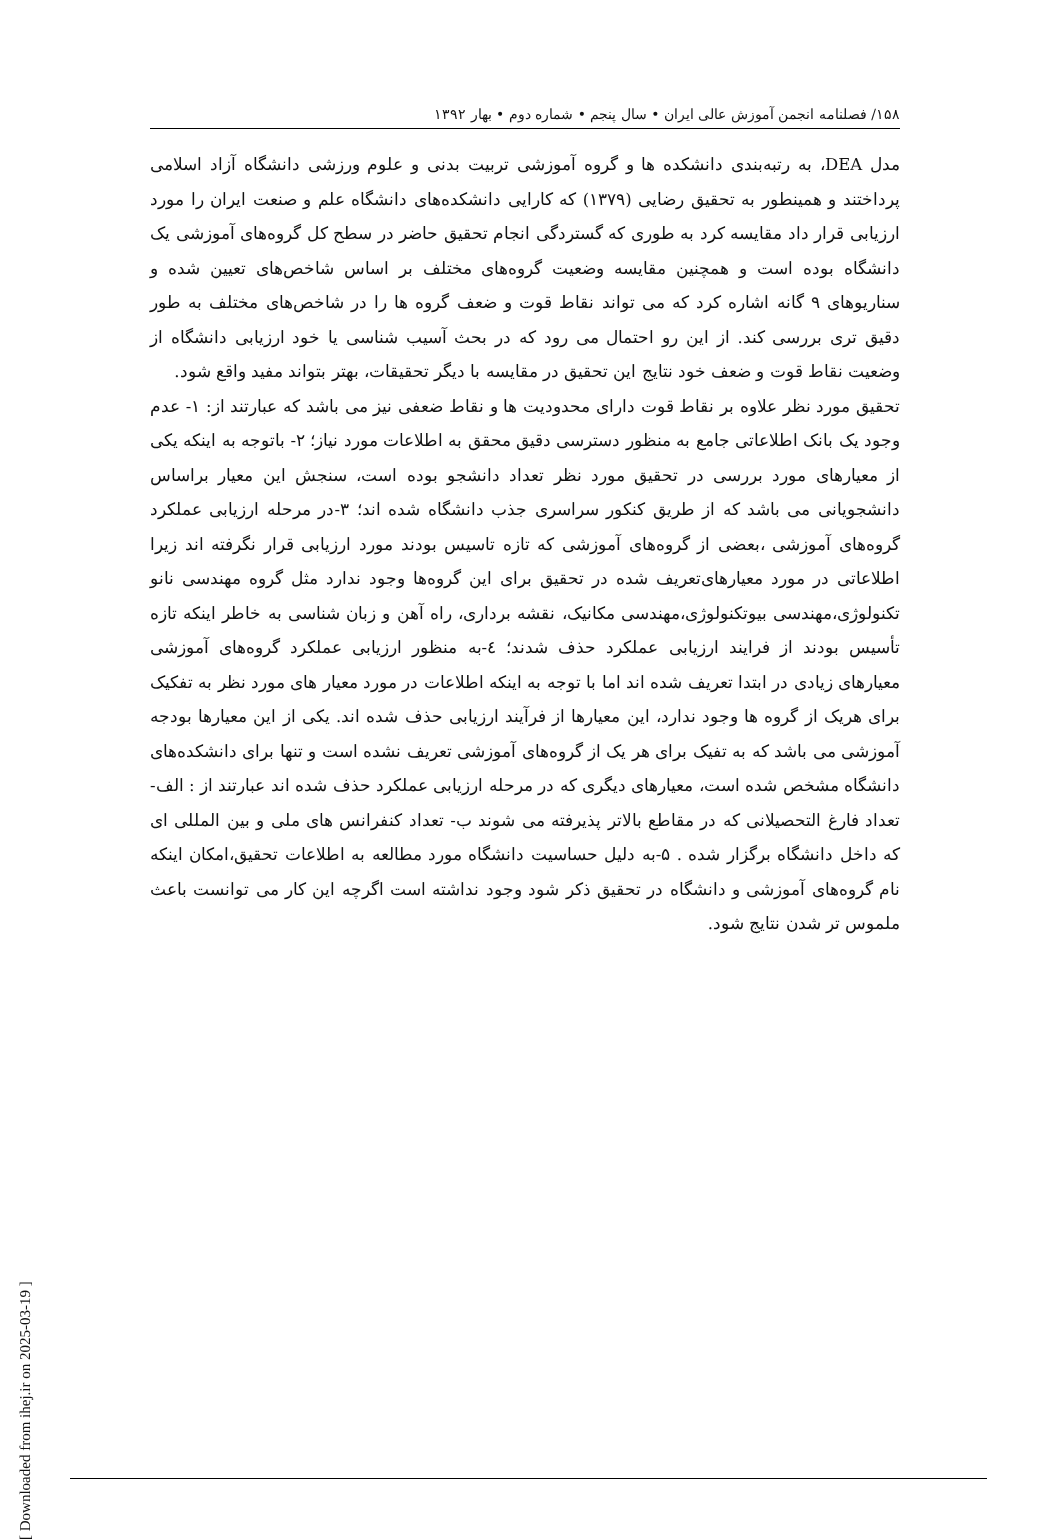۱۵۸/ فصلنامه انجمن آموزش عالی ایران • سال پنجم • شماره دوم • بهار ۱۳۹۲
مدل DEA، به رتبه‌بندی دانشکده ها و گروه آموزشی تربیت بدنی و علوم ورزشی دانشگاه آزاد اسلامی پرداختند و همینطور به تحقیق رضایی (۱۳۷۹) که کارایی دانشکده‌های دانشگاه علم و صنعت ایران را مورد ارزیابی قرار داد مقایسه کرد به طوری که گستردگی انجام تحقیق حاضر در سطح کل گروه‌های آموزشی یک دانشگاه بوده است و همچنین مقایسه وضعیت گروه‌های مختلف بر اساس شاخص‌های تعیین شده و سناریوهای ۹ گانه اشاره کرد که می تواند نقاط قوت و ضعف گروه ها را در شاخص‌های مختلف به طور دقیق تری بررسی کند. از این رو احتمال می رود که در بحث آسیب شناسی یا خود ارزیابی دانشگاه از وضعیت نقاط قوت و ضعف خود نتایج این تحقیق در مقایسه با دیگر تحقیقات، بهتر بتواند مفید واقع شود.
تحقیق مورد نظر علاوه بر نقاط قوت دارای محدودیت ها و نقاط ضعفی نیز می باشد که عبارتند از: ۱- عدم وجود یک بانک اطلاعاتی جامع به منظور دسترسی دقیق محقق به اطلاعات مورد نیاز؛ ۲- باتوجه به اینکه یکی از معیارهای مورد بررسی در تحقیق مورد نظر تعداد دانشجو بوده است، سنجش این معیار براساس دانشجویانی می باشد که از طریق کنکور سراسری جذب دانشگاه شده اند؛ ۳-در مرحله ارزیابی عملکرد گروه‌های آموزشی ،بعضی از گروه‌های آموزشی که تازه تاسیس بودند مورد ارزیابی قرار نگرفته اند زیرا اطلاعاتی در مورد معیارهای‌تعریف شده در تحقیق برای این گروه‌ها وجود ندارد مثل گروه مهندسی نانو تکنولوژی،مهندسی بیوتکنولوژی،مهندسی مکانیک، نقشه برداری، راه آهن و زبان شناسی به خاطر اینکه تازه تأسیس بودند از فرایند ارزیابی عملکرد حذف شدند؛ ٤-به منظور ارزیابی عملکرد گروه‌های آموزشی معیارهای زیادی در ابتدا تعریف شده اند اما با توجه به اینکه اطلاعات در مورد معیار های مورد نظر به تفکیک برای هریک از گروه ها وجود ندارد، این معیارها از فرآیند ارزیابی حذف شده اند. یکی از این معیارها بودجه آموزشی می باشد که به تفیک برای هر یک از گروه‌های آموزشی تعریف نشده است و تنها برای دانشکده‌های دانشگاه مشخص شده است، معیارهای دیگری که در مرحله ارزیابی عملکرد حذف شده اند عبارتند از : الف- تعداد فارغ التحصیلانی که در مقاطع بالاتر پذیرفته می شوند ب- تعداد کنفرانس های ملی و بین المللی ای که داخل دانشگاه برگزار شده . ۵-به دلیل حساسیت دانشگاه مورد مطالعه به اطلاعات تحقیق،امکان اینکه نام گروه‌های آموزشی و دانشگاه در تحقیق ذکر شود وجود نداشته است اگرچه این کار می توانست باعث ملموس تر شدن نتایج شود.
[ Downloaded from ihej.ir on 2025-03-19 ]